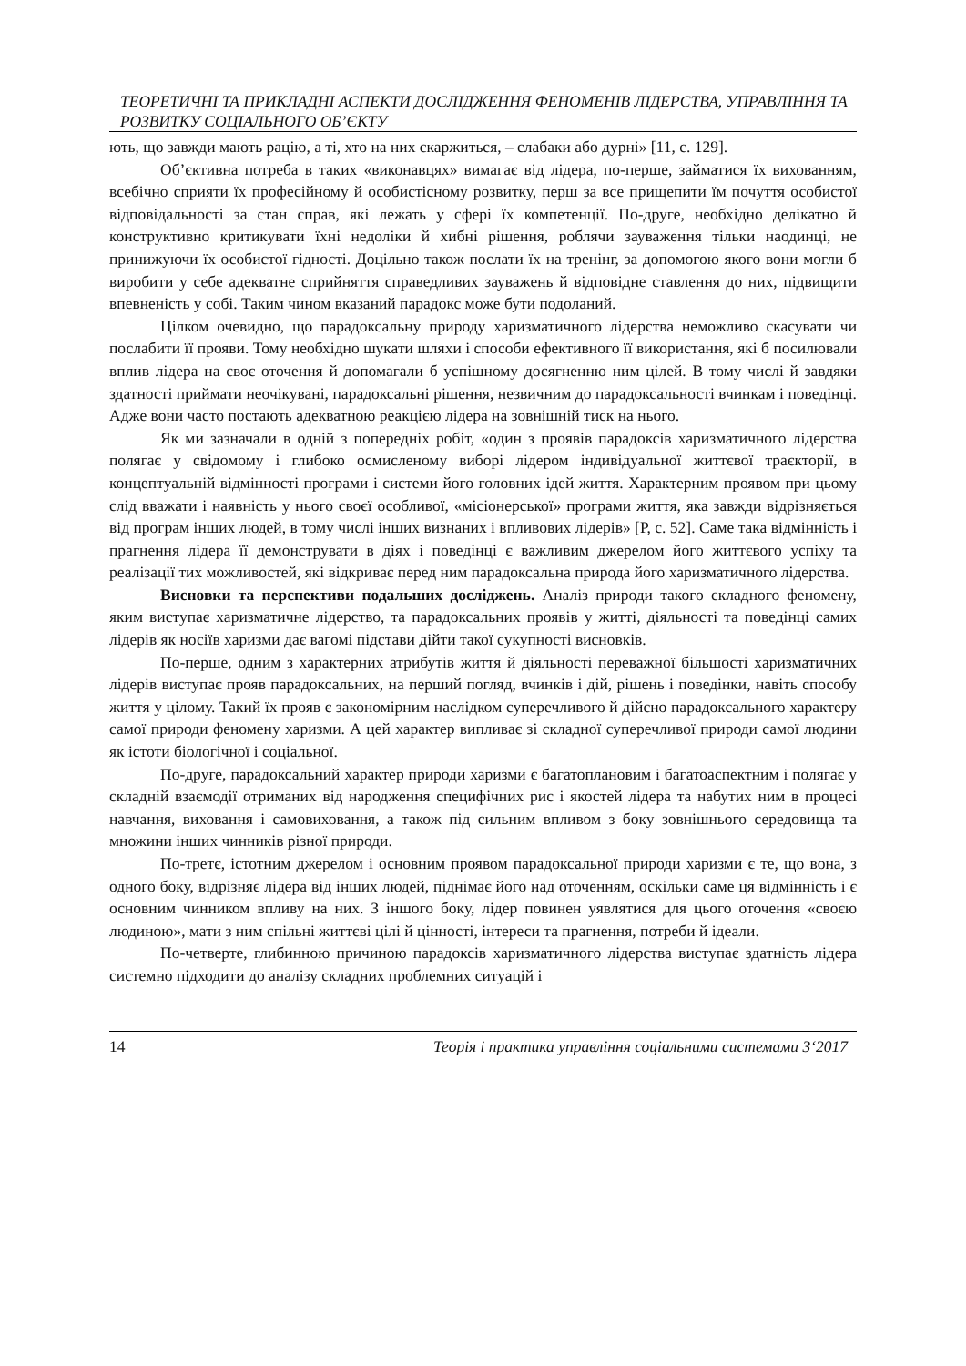ТЕОРЕТИЧНІ ТА ПРИКЛАДНІ АСПЕКТИ ДОСЛІДЖЕННЯ ФЕНОМЕНІВ ЛІДЕРСТВА, УПРАВЛІННЯ ТА РОЗВИТКУ СОЦІАЛЬНОГО ОБ’ЄКТУ
ють, що завжди мають рацію, а ті, хто на них скаржиться, – слабаки або дурні» [11, с. 129].
Об’єктивна потреба в таких «виконавцях» вимагає від лідера, по-перше, займатися їх вихованням, всебічно сприяти їх професійному й особистісному розвитку, перш за все прищепити їм почуття особистої відповідальності за стан справ, які лежать у сфері їх компетенції. По-друге, необхідно делікатно й конструктивно критикувати їхні недоліки й хибні рішення, роблячи зауваження тільки наодинці, не принижуючи їх особистої гідності. Доцільно також послати їх на тренінг, за допомогою якого вони могли б виробити у себе адекватне сприйняття справедливих зауважень й відповідне ставлення до них, підвищити впевненість у собі. Таким чином вказаний парадокс може бути подоланий.
Цілком очевидно, що парадоксальну природу харизматичного лідерства неможливо скасувати чи послабити її прояви. Тому необхідно шукати шляхи і способи ефективного її використання, які б посилювали вплив лідера на своє оточення й допомагали б успішному досягненню ним цілей. В тому числі й завдяки здатності приймати неочікувані, парадоксальні рішення, незвичним до парадоксальності вчинкам і поведінці. Адже вони часто постають адекватною реакцією лідера на зовнішній тиск на нього.
Як ми зазначали в одній з попередніх робіт, «один з проявів парадоксів харизматичного лідерства полягає у свідомому і глибоко осмисленому виборі лідером індивідуальної життєвої траєкторії, в концептуальній відмінності програми і системи його головних ідей життя. Характерним проявом при цьому слід вважати і наявність у нього своєї особливої, «місіонерської» програми життя, яка завжди відрізняється від програм інших людей, в тому числі інших визнаних і впливових лідерів» [Р, с. 52]. Саме така відмінність і прагнення лідера її демонструвати в діях і поведінці є важливим джерелом його життєвого успіху та реалізації тих можливостей, які відкриває перед ним парадоксальна природа його харизматичного лідерства.
Висновки та перспективи подальших досліджень. Аналіз природи такого складного феномену, яким виступає харизматичне лідерство, та парадоксальних проявів у житті, діяльності та поведінці самих лідерів як носіїв харизми дає вагомі підстави дійти такої сукупності висновків.
По-перше, одним з характерних атрибутів життя й діяльності переважної більшості харизматичних лідерів виступає прояв парадоксальних, на перший погляд, вчинків і дій, рішень і поведінки, навіть способу життя у цілому. Такий їх прояв є закономірним наслідком суперечливого й дійсно парадоксального характеру самої природи феномену харизми. А цей характер випливає зі складної суперечливої природи самої людини як істоти біологічної і соціальної.
По-друге, парадоксальний характер природи харизми є багатоплановим і багатоаспектним і полягає у складній взаємодії отриманих від народження специфічних рис і якостей лідера та набутих ним в процесі навчання, виховання і самовиховання, а також під сильним впливом з боку зовнішнього середовища та множини інших чинників різної природи.
По-третє, істотним джерелом і основним проявом парадоксальної природи харизми є те, що вона, з одного боку, відрізняє лідера від інших людей, піднімає його над оточенням, оскільки саме ця відмінність і є основним чинником впливу на них. З іншого боку, лідер повинен уявлятися для цього оточення «своєю людиною», мати з ним спільні життєві цілі й цінності, інтереси та прагнення, потреби й ідеали.
По-четверте, глибинною причиною парадоксів харизматичного лідерства виступає здатність лідера системно підходити до аналізу складних проблемних ситуацій і
14 Теорія і практика управління соціальними системами 3‘2017